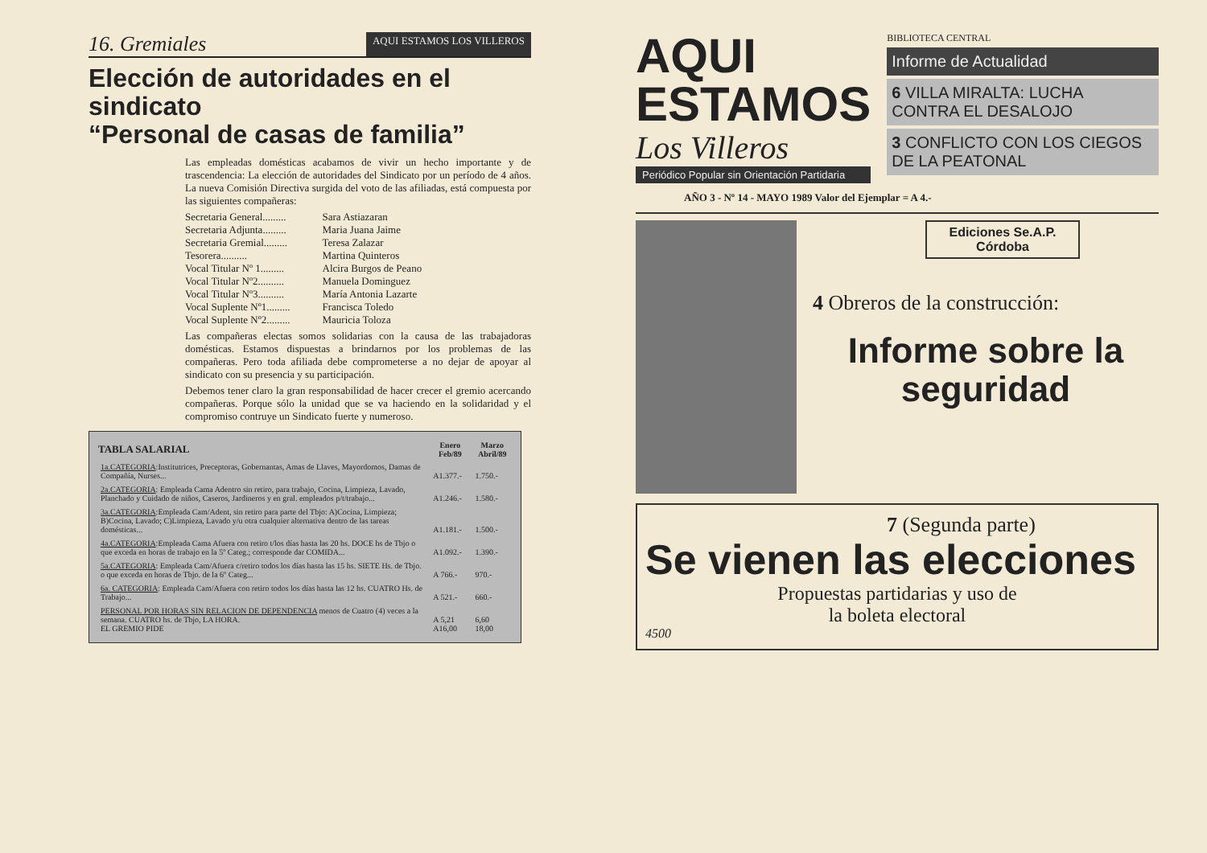16. Gremiales AQUI ESTAMOS LOS VILLEROS
Elección de autoridades en el sindicato
“Personal de casas de familia”
Las empleadas domésticas acabamos de vivir un hecho importante y de trascendencia: La elección de autoridades del Sindicato por un período de 4 años. La nueva Comisión Directiva surgida del voto de las afiliadas, está compuesta por las siguientes compañeras:
| Secretaria General......... | Sara Astiazaran |
| Secretaria Adjunta......... | Maria Juana Jaime |
| Secretaria Gremial......... | Teresa Zalazar |
| Tesorera.......... | Martina Quinteros |
| Vocal Titular Nº 1......... | Alcira Burgos de Peano |
| Vocal Titular Nº2.......... | Manuela Dominguez |
| Vocal Titular Nº3.......... | María Antonia Lazarte |
| Vocal Suplente Nº1......... | Francisca Toledo |
| Vocal Suplente Nº2......... | Mauricia Toloza |
Las compañeras electas somos solidarias con la causa de las trabajadoras domésticas. Estamos dispuestas a brindarnos por los problemas de las compañeras. Pero toda afiliada debe comprometerse a no dejar de apoyar al sindicato con su presencia y su participación.
Debemos tener claro la gran responsabilidad de hacer crecer el gremio acercando compañeras. Porque sólo la unidad que se va haciendo en la solidaridad y el compromiso contruye un Sindicato fuerte y numeroso.
| TABLA SALARIAL | Enero Feb/89 | Marzo Abril/89 |
| --- | --- | --- |
| 1a.CATEGORIA :Institutrices, Preceptoras, Gobernantas, Amas de Llaves, Mayordomos, Damas de Compañía, Nurses... | A1.377.- | 1.750.- |
| 2a.CATEGORIA : Empleada Cama Adentro sin retiro, para trabajo, Cocina, Limpieza, Lavado, Planchado y Cuidado de niños, Caseros, Jardineros y en gral. empleados p/t/trabajo... | A1.246.- | 1.580.- |
| 3a.CATEGORIA :Empleada Cam/Adent, sin retiro para parte del Tbjo: A)Cocina, Limpieza; B)Cocina, Lavado; C)Limpieza, Lavado y/u otra cualquier alternativa dentro de las tareas domésticas... | A1.181.- | 1.500.- |
| 4a.CATEGORIA :Empleada Cama Afuera con retiro t/los días hasta las 20 hs. DOCE hs de Tbjo o que exceda en horas de trabajo en la 5º Categ.; corresponde dar COMIDA... | A1.092.- | 1.390.- |
| 5a.CATEGORIA : Empleada Cam/Afuera c/retiro todos los días hasta las 15 hs. SIETE Hs. de Tbjo. o que exceda en horas de Tbjo. de la 6º Categ... | A 766.- | 970.- |
| 6a. CATEGORIA : Empleada Cam/Afuera con retiro todos los días hasta las 12 hs. CUATRO Hs. de Trabajo... | A 521.- | 660.- |
| PERSONAL POR HORAS SIN RELACION DE DEPENDENCIA menos de Cuatro (4) veces a la semana. CUATRO hs. de Tbjo, LA HORA. EL GREMIO PIDE | A 5,21 A16,00 | 6,60 18,00 |
AQUI
ESTAMOS
Los Villeros
Periódico Popular sin Orientación Partidaria
BIBLIOTECA CENTRAL
Informe de Actualidad
6 VILLA MIRALTA: LUCHA CONTRA EL DESALOJO
3 CONFLICTO CON LOS CIEGOS DE LA PEATONAL
AÑO 3 - Nº 14 - MAYO 1989 Valor del Ejemplar = A 4.-
Ediciones Se.A.P. Córdoba
4 Obreros de la construcción:
Informe sobre la seguridad
7 (Segunda parte)
Se vienen las elecciones
Propuestas partidarias y uso de
la boleta electoral
4500